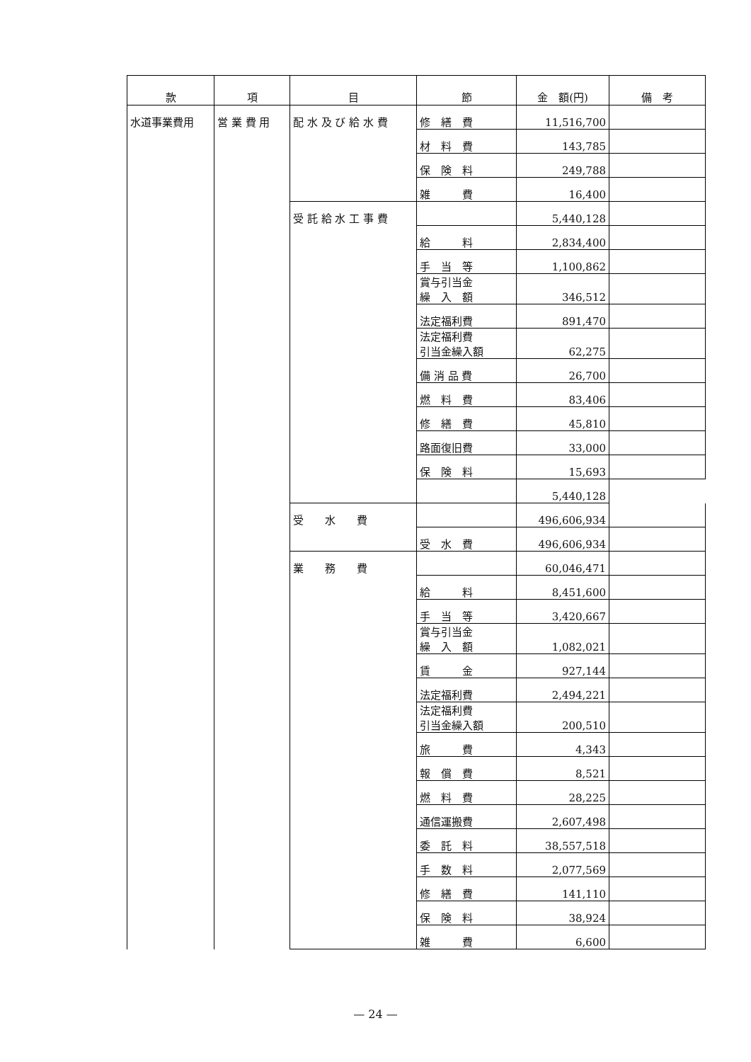| 款 | 項 | 目 | 節 | 金 額(円) | 備 考 |
| --- | --- | --- | --- | --- | --- |
| 水道事業費用 | 営 業 費 用 | 配 水 及 び 給 水 費 | 修 繕 費 | 11,516,700 | |
| | | | 材 料 費 | 143,785 | |
| | | | 保 険 料 | 249,788 | |
| | | | 雑 費 | 16,400 | |
| | | 受 託 給 水 工 事 費 | | 5,440,128 | |
| | | | 給 料 | 2,834,400 | |
| | | | 手 当 等 | 1,100,862 | |
| | | | 賞与引当金 繰 入 額 | 346,512 | |
| | | | 法定福利費 | 891,470 | |
| | | | 法定福利費 引当金繰入額 | 62,275 | |
| | | | 備 消 品 費 | 26,700 | |
| | | | 燃 料 費 | 83,406 | |
| | | | 修 繕 費 | 45,810 | |
| | | | 路面復旧費 | 33,000 | |
| | | | 保 険 料 | 15,693 | |
| | | | | 5,440,128 | |
| | | 受 水 費 | | 496,606,934 | |
| | | | 受 水 費 | 496,606,934 | |
| | | 業 務 費 | | 60,046,471 | |
| | | | 給 料 | 8,451,600 | |
| | | | 手 当 等 | 3,420,667 | |
| | | | 賞与引当金 繰 入 額 | 1,082,021 | |
| | | | 賃 金 | 927,144 | |
| | | | 法定福利費 | 2,494,221 | |
| | | | 法定福利費 引当金繰入額 | 200,510 | |
| | | | 旅 費 | 4,343 | |
| | | | 報 償 費 | 8,521 | |
| | | | 燃 料 費 | 28,225 | |
| | | | 通信運搬費 | 2,607,498 | |
| | | | 委 託 料 | 38,557,518 | |
| | | | 手 数 料 | 2,077,569 | |
| | | | 修 繕 費 | 141,110 | |
| | | | 保 険 料 | 38,924 | |
| | | | 雑 費 | 6,600 | |
— 24 —